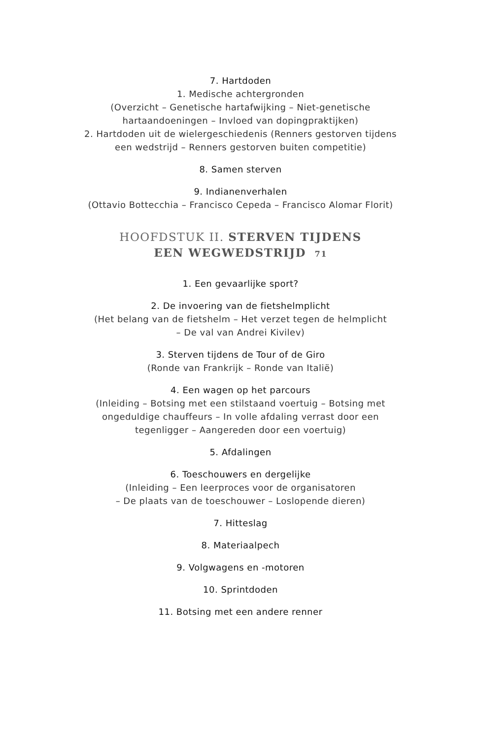7. Hartdoden
1. Medische achtergronden
(Overzicht – Genetische hartafwijking – Niet-genetische
hartaandoeningen – Invloed van dopingpraktijken)
2. Hartdoden uit de wielergeschiedenis (Renners gestorven tijdens
een wedstrijd – Renners gestorven buiten competitie)
8. Samen sterven
9. Indianenverhalen
(Ottavio Bottecchia – Francisco Cepeda – Francisco Alomar Florit)
HOOFDSTUK II. STERVEN TIJDENS
EEN WEGWEDSTRIJD 71
1. Een gevaarlijke sport?
2. De invoering van de fietshelmplicht
(Het belang van de fietshelm – Het verzet tegen de helmplicht
– De val van Andrei Kivilev)
3. Sterven tijdens de Tour of de Giro
(Ronde van Frankrijk – Ronde van Italië)
4. Een wagen op het parcours
(Inleiding – Botsing met een stilstaand voertuig – Botsing met
ongeduldige chauffeurs – In volle afdaling verrast door een
tegenligger – Aangereden door een voertuig)
5. Afdalingen
6. Toeschouwers en dergelijke
(Inleiding – Een leerproces voor de organisatoren
– De plaats van de toeschouwer – Loslopende dieren)
7. Hitteslag
8. Materiaalpech
9. Volgwagens en -motoren
10. Sprintdoden
11. Botsing met een andere renner